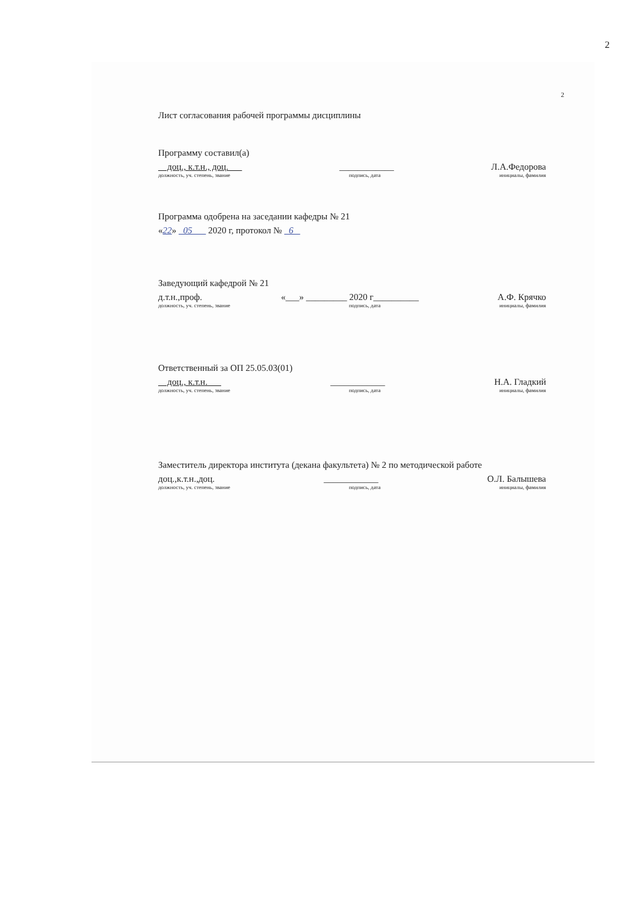2
2
Лист согласования рабочей программы дисциплины
Программу составил(а)
доц., к.т.н., доц. ____________ Л.А.Федорова
должность, уч. степень, звание подпись, дата инициалы, фамилия
Программа одобрена на заседании кафедры № 21
«22» 05 2020 г, протокол № 6
Заведующий кафедрой № 21
д.т.н.,проф. «___» _________ 2020 г__________ А.Ф. Крячко
должность, уч. степень, звание подпись, дата инициалы, фамилия
Ответственный за ОП 25.05.03(01)
доц., к.т.н. ____________ Н.А. Гладкий
должность, уч. степень, звание подпись, дата инициалы, фамилия
Заместитель директора института (декана факультета) № 2 по методической работе
доц.,к.т.н.,доц. ____________ О.Л. Балышева
должность, уч. степень, звание подпись, дата инициалы, фамилия